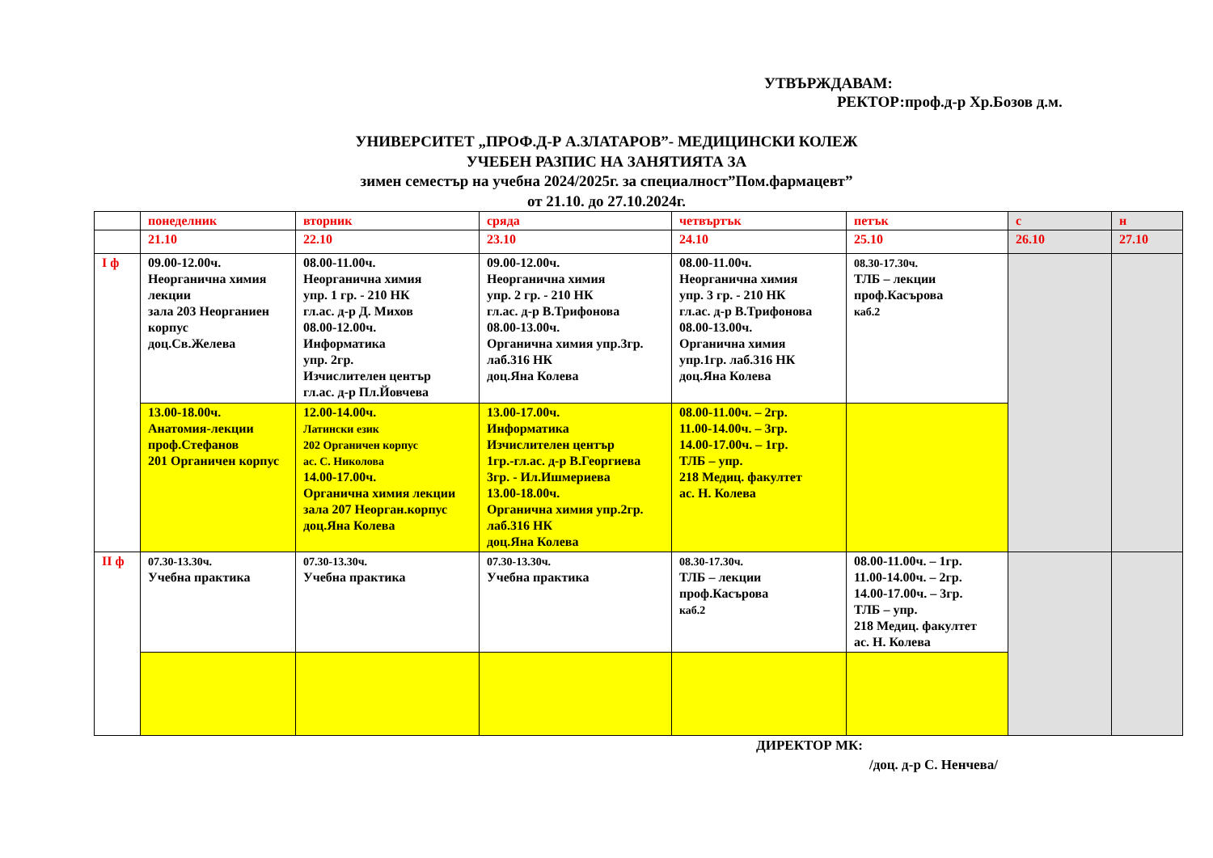УТВЪРЖДАВАМ:
РЕКТОР:проф.д-р Хр.Бозов д.м.
УНИВЕРСИТЕТ „ПРОФ.Д-Р А.ЗЛАТАРОВ”- МЕДИЦИНСКИ КОЛЕЖ
УЧЕБЕН РАЗПИС НА ЗАНЯТИЯТА ЗА
зимен семестър на учебна 2024/2025г. за специалност”Пом.фармацевт”
от 21.10. до 27.10.2024г.
| | понеделник | вторник | сряда | четвъртък | петък | с | н |
| | 21.10 | 22.10 | 23.10 | 24.10 | 25.10 | 26.10 | 27.10 |
| I ф | 09.00-12.00ч. Неорганична химия лекции зала 203 Неорганиен корпус доц.Св.Желева | 08.00-11.00ч. Неорганична химия упр. 1 гр. - 210 НК гл.ас. д-р Д. Михов 08.00-12.00ч. Информатика упр. 2гр. Изчислителен център гл.ас. д-р Пл.Йовчева | 09.00-12.00ч. Неорганична химия упр. 2 гр. - 210 НК гл.ас. д-р В.Трифонова 08.00-13.00ч. Органична химия упр.3гр. лаб.316 НК доц.Яна Колева | 08.00-11.00ч. Неорганична химия упр. 3 гр. - 210 НК гл.ас. д-р В.Трифонова 08.00-13.00ч. Органична химия упр.1гр. лаб.316 НК доц.Яна Колева | 08.30-17.30ч. ТЛБ – лекции проф.Касърова каб.2 | | |
| | 13.00-18.00ч. Анатомия-лекции проф.Стефанов 201 Органичен корпус | 12.00-14.00ч. Латински език 202 Органичен корпус ас. С. Николова 14.00-17.00ч. Органична химия лекции зала 207 Неорган.корпус доц.Яна Колева | 13.00-17.00ч. Информатика Изчислителен център 1гр.-гл.ас. д-р В.Георгиева 3гр. - Ил.Ишмериева 13.00-18.00ч. Органична химия упр.2гр. лаб.316 НК доц.Яна Колева | 08.00-11.00ч. – 2гр. 11.00-14.00ч. – 3гр. 14.00-17.00ч. – 1гр. ТЛБ – упр. 218 Медиц. факултет ас. Н. Колева | | | |
| II ф | 07.30-13.30ч. Учебна практика | 07.30-13.30ч. Учебна практика | 07.30-13.30ч. Учебна практика | 08.30-17.30ч. ТЛБ – лекции проф.Касърова каб.2 | 08.00-11.00ч. – 1гр. 11.00-14.00ч. – 2гр. 14.00-17.00ч. – 3гр. ТЛБ – упр. 218 Медиц. факултет ас. Н. Колева | | |
ДИРЕКТОР МК:
/доц. д-р С. Ненчева/